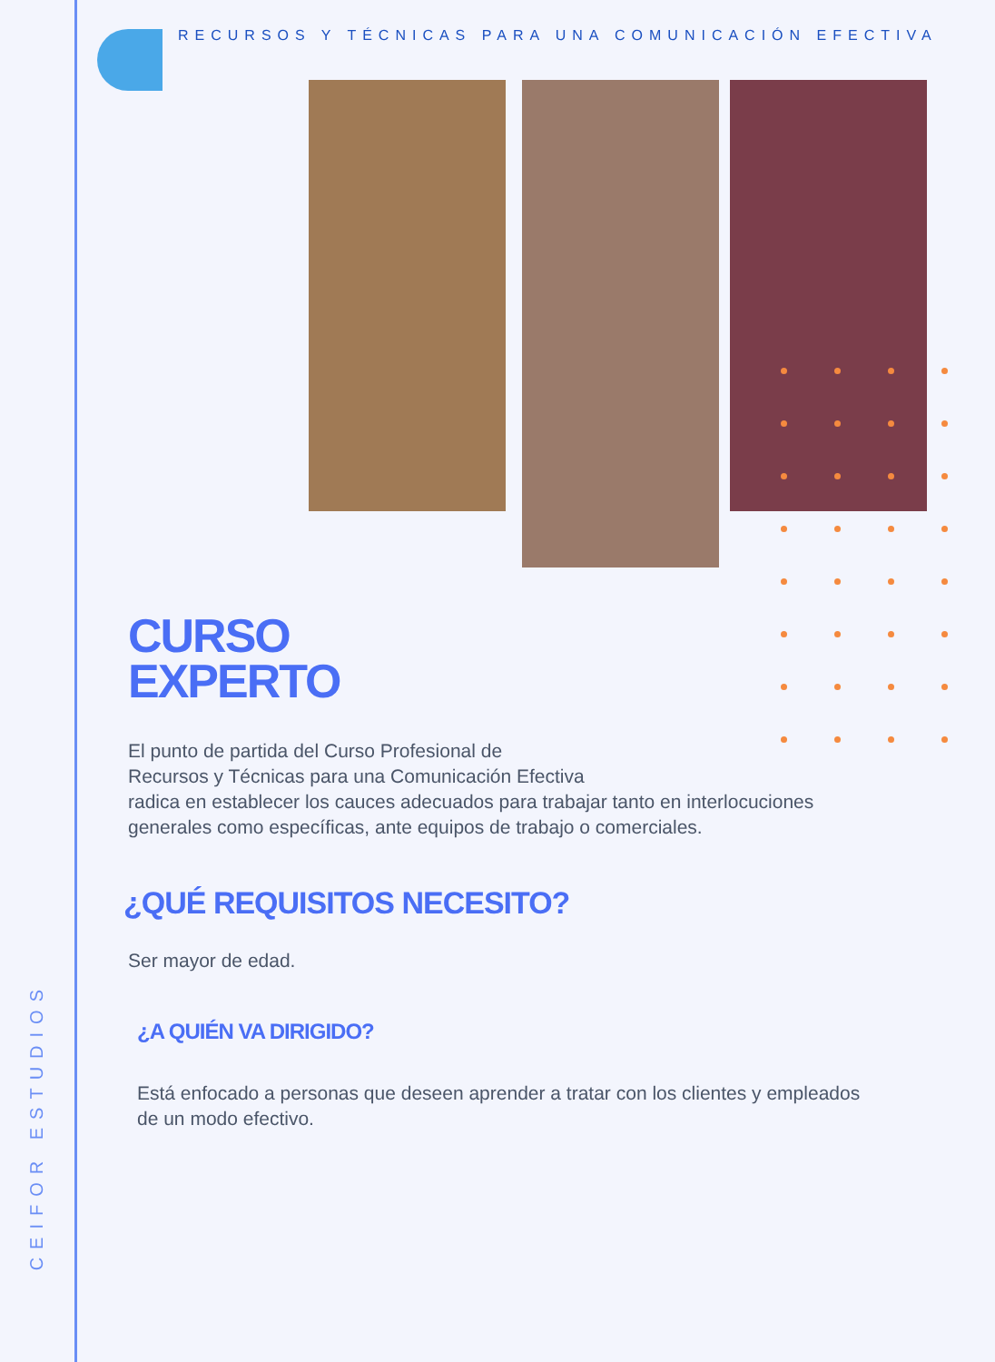CEIFOR ESTUDIOS
RECURSOS Y TÉCNICAS PARA UNA COMUNICACIÓN EFECTIVA
CURSO
EXPERTO
El punto de partida del Curso Profesional de
Recursos y Técnicas para una Comunicación Efectiva
radica en establecer los cauces adecuados para trabajar tanto en interlocuciones generales como específicas, ante equipos de trabajo o comerciales.
¿QUÉ REQUISITOS NECESITO?
Ser mayor de edad.
¿A QUIÉN VA DIRIGIDO?
Está enfocado a personas que deseen aprender a tratar con los clientes y empleados de un modo efectivo.